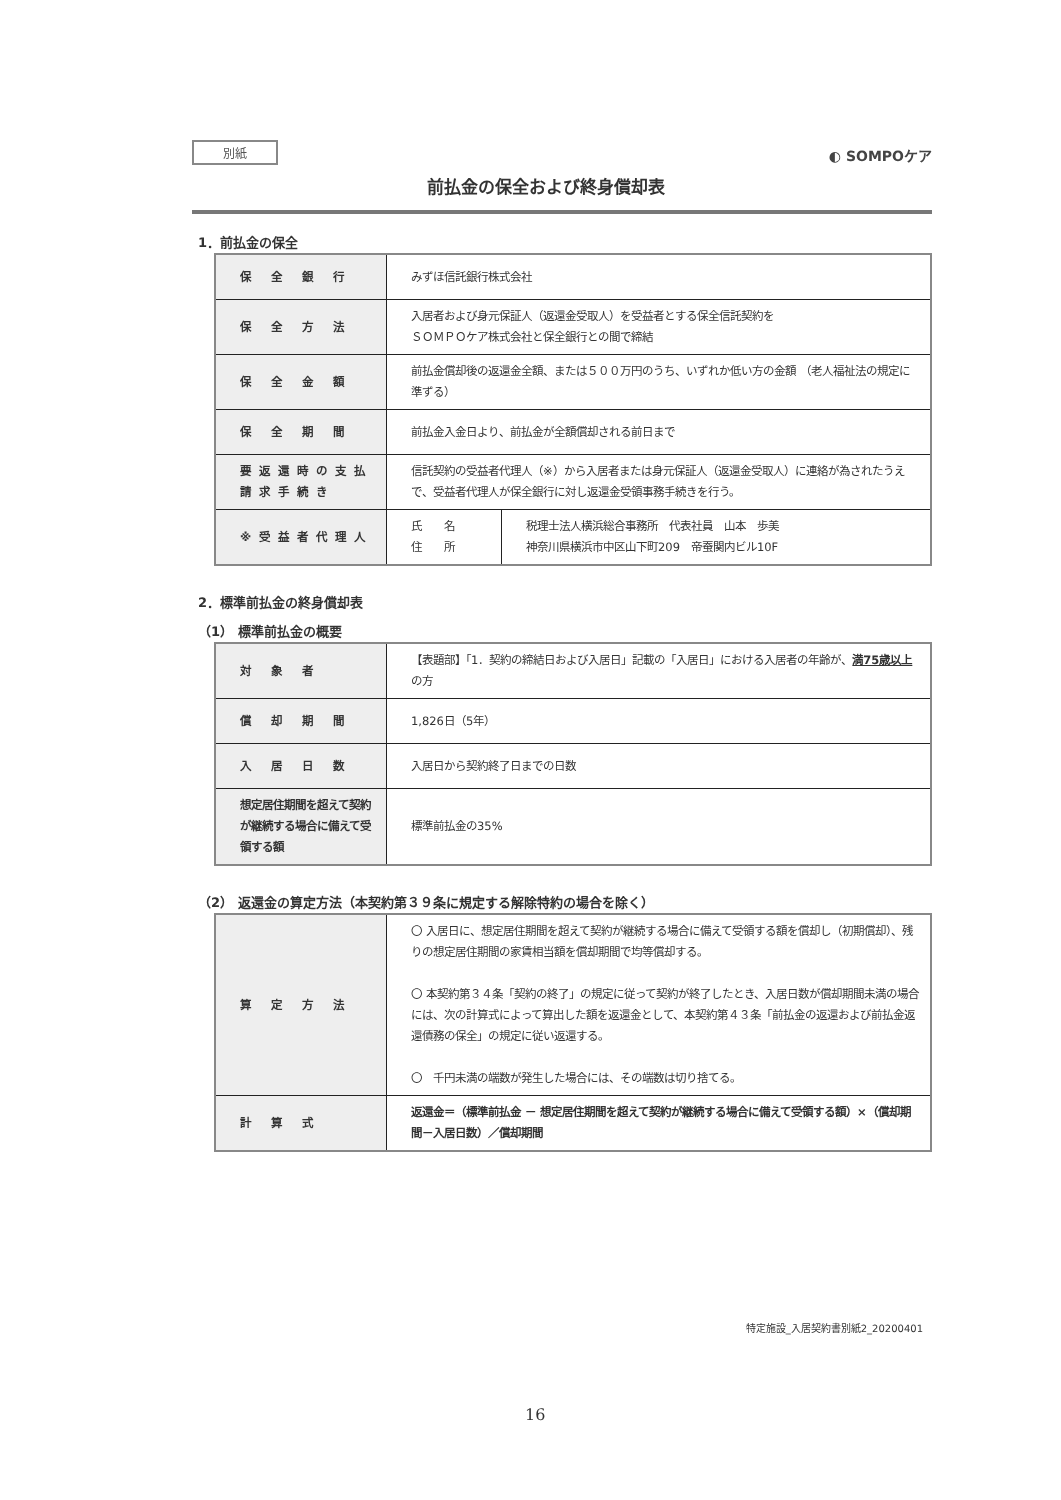別紙
◐ SOMPOケア
前払金の保全および終身償却表
1．前払金の保全
| 保 全 銀 行 | みずほ信託銀行株式会社 | |
| 保 全 方 法 | 入居者および身元保証人（返還金受取人）を受益者とする保全信託契約を ＳＯＭＰＯケア株式会社と保全銀行との間で締結 | |
| 保 全 金 額 | 前払金償却後の返還金全額、または５００万円のうち、いずれか低い方の金額 （老人福祉法の規定に準ずる） | |
| 保 全 期 間 | 前払金入金日より、前払金が全額償却される前日まで | |
| 要返還時の支払 請求手続き | 信託契約の受益者代理人（※）から入居者または身元保証人（返還金受取人）に連絡が為されたうえで、受益者代理人が保全銀行に対し返還金受領事務手続きを行う。 | |
| ※受益者代理人 | 氏 名 住 所 | 税理士法人横浜総合事務所 代表社員 山本 歩美 神奈川県横浜市中区山下町209 帝蚕関内ビル10F |
2．標準前払金の終身償却表
（1） 標準前払金の概要
| 対 象 者 | 【表題部】「1．契約の締結日および入居日」記載の「入居日」における入居者の年齢が、 満75歳以上 の方 | |
| 償 却 期 間 | 1,826日（5年） | |
| 入 居 日 数 | 入居日から契約終了日までの日数 | |
| 想定居住期間を超えて契約が継続する場合に備えて受領する額 | | 標準前払金の35% |
（2） 返還金の算定方法（本契約第３９条に規定する解除特約の場合を除く）
| 算 定 方 法 | 〇 入居日に、想定居住期間を超えて契約が継続する場合に備えて受領する額を償却し（初期償却）、残りの想定居住期間の家賃相当額を償却期間で均等償却する。 〇 本契約第３４条「契約の終了」の規定に従って契約が終了したとき、入居日数が償却期間未満の場合には、次の計算式によって算出した額を返還金として、本契約第４３条「前払金の返還および前払金返還債務の保全」の規定に従い返還する。 〇 千円未満の端数が発生した場合には、その端数は切り捨てる。 |
| 計 算 式 | 返還金＝（標準前払金 － 想定居住期間を超えて契約が継続する場合に備えて受領する額）×（償却期間－入居日数）／償却期間 |
特定施設_入居契約書別紙2_20200401
16